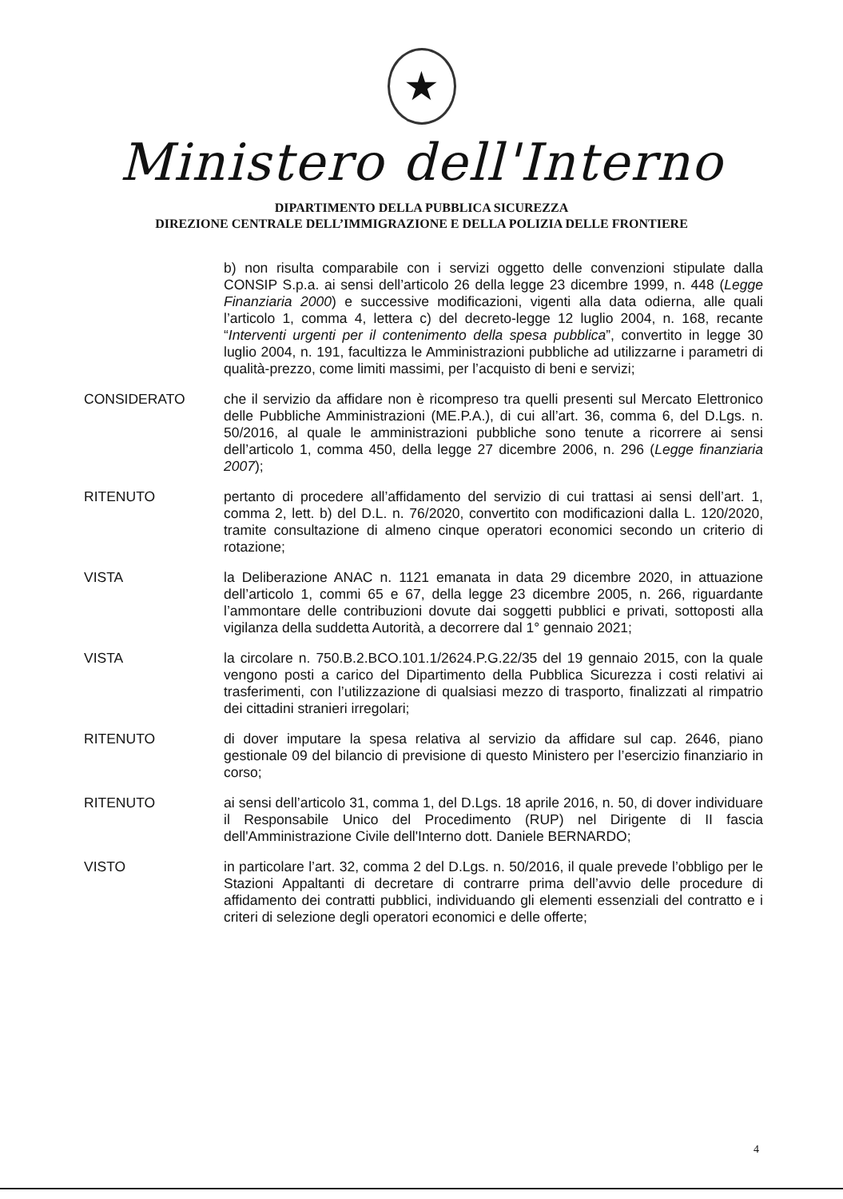★
Ministero dell'Interno
DIPARTIMENTO DELLA PUBBLICA SICUREZZA
DIREZIONE CENTRALE DELL’IMMIGRAZIONE E DELLA POLIZIA DELLE FRONTIERE
b) non risulta comparabile con i servizi oggetto delle convenzioni stipulate dalla CONSIP S.p.a. ai sensi dell’articolo 26 della legge 23 dicembre 1999, n. 448 (Legge Finanziaria 2000) e successive modificazioni, vigenti alla data odierna, alle quali l’articolo 1, comma 4, lettera c) del decreto-legge 12 luglio 2004, n. 168, recante “Interventi urgenti per il contenimento della spesa pubblica”, convertito in legge 30 luglio 2004, n. 191, facultizza le Amministrazioni pubbliche ad utilizzarne i parametri di qualità-prezzo, come limiti massimi, per l’acquisto di beni e servizi;
CONSIDERATO che il servizio da affidare non è ricompreso tra quelli presenti sul Mercato Elettronico delle Pubbliche Amministrazioni (ME.P.A.), di cui all’art. 36, comma 6, del D.Lgs. n. 50/2016, al quale le amministrazioni pubbliche sono tenute a ricorrere ai sensi dell’articolo 1, comma 450, della legge 27 dicembre 2006, n. 296 (Legge finanziaria 2007);
RITENUTO pertanto di procedere all’affidamento del servizio di cui trattasi ai sensi dell’art. 1, comma 2, lett. b) del D.L. n. 76/2020, convertito con modificazioni dalla L. 120/2020, tramite consultazione di almeno cinque operatori economici secondo un criterio di rotazione;
VISTA la Deliberazione ANAC n. 1121 emanata in data 29 dicembre 2020, in attuazione dell’articolo 1, commi 65 e 67, della legge 23 dicembre 2005, n. 266, riguardante l’ammontare delle contribuzioni dovute dai soggetti pubblici e privati, sottoposti alla vigilanza della suddetta Autorità, a decorrere dal 1° gennaio 2021;
VISTA la circolare n. 750.B.2.BCO.101.1/2624.P.G.22/35 del 19 gennaio 2015, con la quale vengono posti a carico del Dipartimento della Pubblica Sicurezza i costi relativi ai trasferimenti, con l’utilizzazione di qualsiasi mezzo di trasporto, finalizzati al rimpatrio dei cittadini stranieri irregolari;
RITENUTO di dover imputare la spesa relativa al servizio da affidare sul cap. 2646, piano gestionale 09 del bilancio di previsione di questo Ministero per l’esercizio finanziario in corso;
RITENUTO ai sensi dell’articolo 31, comma 1, del D.Lgs. 18 aprile 2016, n. 50, di dover individuare il Responsabile Unico del Procedimento (RUP) nel Dirigente di II fascia dell'Amministrazione Civile dell'Interno dott. Daniele BERNARDO;
VISTO in particolare l’art. 32, comma 2 del D.Lgs. n. 50/2016, il quale prevede l’obbligo per le Stazioni Appaltanti di decretare di contrarre prima dell’avvio delle procedure di affidamento dei contratti pubblici, individuando gli elementi essenziali del contratto e i criteri di selezione degli operatori economici e delle offerte;
4